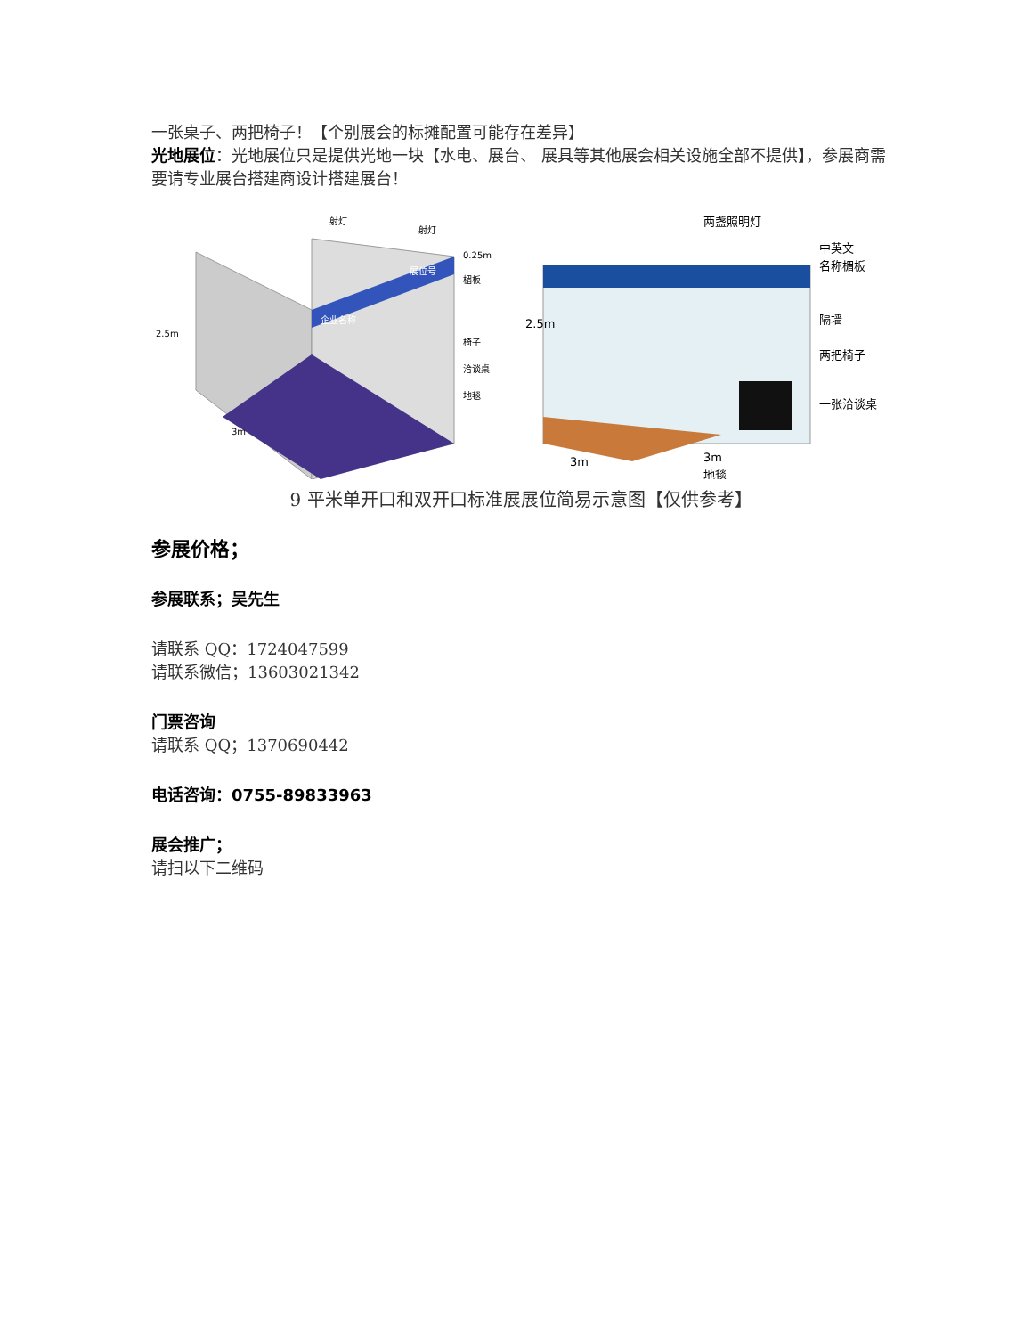一张桌子、两把椅子！【个别展会的标摊配置可能存在差异】
光地展位：光地展位只是提供光地一块【水电、展台、 展具等其他展会相关设施全部不提供】，参展商需要请专业展台搭建商设计搭建展台！
射灯
射灯
0.25m
楣板
企业名称
展位号
2.5m
椅子
洽谈桌
地毯
3m
两盏照明灯
中英文
名称楣板
隔墙
两把椅子
一张洽谈桌
2.5m
3m
3m
地毯
9 平米单开口和双开口标准展展位简易示意图【仅供参考】
参展价格；
参展联系；吴先生
请联系 QQ：1724047599
请联系微信；13603021342
门票咨询
请联系 QQ；1370690442
电话咨询：0755-89833963
展会推广；
请扫以下二维码